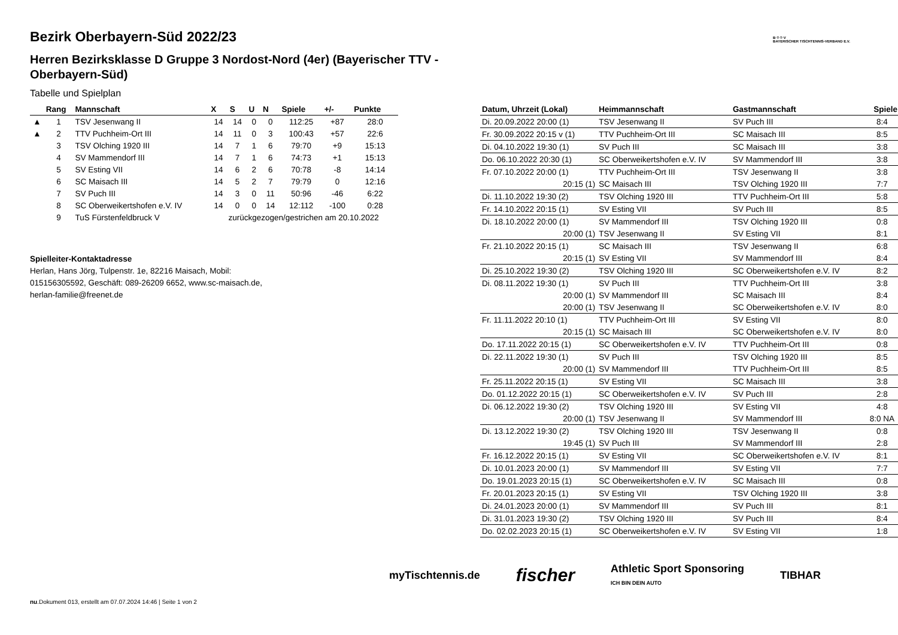B·T·T·V
BAYERISCHER TISCHTENNIS-VERBAND E.V.
Bezirk Oberbayern-Süd 2022/23
Herren Bezirksklasse D Gruppe 3 Nordost-Nord (4er) (Bayerischer TTV - Oberbayern-Süd)
Tabelle und Spielplan
| | Rang | Mannschaft | X | S | U | N | Spiele | +/- | Punkte |
| --- | --- | --- | --- | --- | --- | --- | --- | --- | --- |
| ▲ | 1 | TSV Jesenwang II | 14 | 14 | 0 | 0 | 112:25 | +87 | 28:0 |
| ▲ | 2 | TTV Puchheim-Ort III | 14 | 11 | 0 | 3 | 100:43 | +57 | 22:6 |
| | 3 | TSV Olching 1920 III | 14 | 7 | 1 | 6 | 79:70 | +9 | 15:13 |
| | 4 | SV Mammendorf III | 14 | 7 | 1 | 6 | 74:73 | +1 | 15:13 |
| | 5 | SV Esting VII | 14 | 6 | 2 | 6 | 70:78 | -8 | 14:14 |
| | 6 | SC Maisach III | 14 | 5 | 2 | 7 | 79:79 | 0 | 12:16 |
| | 7 | SV Puch III | 14 | 3 | 0 | 11 | 50:96 | -46 | 6:22 |
| | 8 | SC Oberweikertshofen e.V. IV | 14 | 0 | 0 | 14 | 12:112 | -100 | 0:28 |
| | 9 | TuS Fürstenfeldbruck V | zurückgezogen/gestrichen am 20.10.2022 | | | | | | |
Spielleiter-Kontaktadresse
Herlan, Hans Jörg, Tulpenstr. 1e, 82216 Maisach, Mobil:
015156305592, Geschäft: 089-26209 6652, www.sc-maisach.de,
herlan-familie@freenet.de
| Datum, Uhrzeit (Lokal) | Heimmannschaft | Gastmannschaft | Spiele |
| --- | --- | --- | --- |
| Di. 20.09.2022 20:00 (1) | TSV Jesenwang II | SV Puch III | 8:4 |
| Fr. 30.09.2022 20:15 v (1) | TTV Puchheim-Ort III | SC Maisach III | 8:5 |
| Di. 04.10.2022 19:30 (1) | SV Puch III | SC Maisach III | 3:8 |
| Do. 06.10.2022 20:30 (1) | SC Oberweikertshofen e.V. IV | SV Mammendorf III | 3:8 |
| Fr. 07.10.2022 20:00 (1) | TTV Puchheim-Ort III | TSV Jesenwang II | 3:8 |
| 20:15 (1) | SC Maisach III | TSV Olching 1920 III | 7:7 |
| Di. 11.10.2022 19:30 (2) | TSV Olching 1920 III | TTV Puchheim-Ort III | 5:8 |
| Fr. 14.10.2022 20:15 (1) | SV Esting VII | SV Puch III | 8:5 |
| Di. 18.10.2022 20:00 (1) | SV Mammendorf III | TSV Olching 1920 III | 0:8 |
| 20:00 (1) | TSV Jesenwang II | SV Esting VII | 8:1 |
| Fr. 21.10.2022 20:15 (1) | SC Maisach III | TSV Jesenwang II | 6:8 |
| 20:15 (1) | SV Esting VII | SV Mammendorf III | 8:4 |
| Di. 25.10.2022 19:30 (2) | TSV Olching 1920 III | SC Oberweikertshofen e.V. IV | 8:2 |
| Di. 08.11.2022 19:30 (1) | SV Puch III | TTV Puchheim-Ort III | 3:8 |
| 20:00 (1) | SV Mammendorf III | SC Maisach III | 8:4 |
| 20:00 (1) | TSV Jesenwang II | SC Oberweikertshofen e.V. IV | 8:0 |
| Fr. 11.11.2022 20:10 (1) | TTV Puchheim-Ort III | SV Esting VII | 8:0 |
| 20:15 (1) | SC Maisach III | SC Oberweikertshofen e.V. IV | 8:0 |
| Do. 17.11.2022 20:15 (1) | SC Oberweikertshofen e.V. IV | TTV Puchheim-Ort III | 0:8 |
| Di. 22.11.2022 19:30 (1) | SV Puch III | TSV Olching 1920 III | 8:5 |
| 20:00 (1) | SV Mammendorf III | TTV Puchheim-Ort III | 8:5 |
| Fr. 25.11.2022 20:15 (1) | SV Esting VII | SC Maisach III | 3:8 |
| Do. 01.12.2022 20:15 (1) | SC Oberweikertshofen e.V. IV | SV Puch III | 2:8 |
| Di. 06.12.2022 19:30 (2) | TSV Olching 1920 III | SV Esting VII | 4:8 |
| 20:00 (1) | TSV Jesenwang II | SV Mammendorf III | 8:0 NA |
| Di. 13.12.2022 19:30 (2) | TSV Olching 1920 III | TSV Jesenwang II | 0:8 |
| 19:45 (1) | SV Puch III | SV Mammendorf III | 2:8 |
| Fr. 16.12.2022 20:15 (1) | SV Esting VII | SC Oberweikertshofen e.V. IV | 8:1 |
| Di. 10.01.2023 20:00 (1) | SV Mammendorf III | SV Esting VII | 7:7 |
| Do. 19.01.2023 20:15 (1) | SC Oberweikertshofen e.V. IV | SC Maisach III | 0:8 |
| Fr. 20.01.2023 20:15 (1) | SV Esting VII | TSV Olching 1920 III | 3:8 |
| Di. 24.01.2023 20:00 (1) | SV Mammendorf III | SV Puch III | 8:1 |
| Di. 31.01.2023 19:30 (2) | TSV Olching 1920 III | SV Puch III | 8:4 |
| Do. 02.02.2023 20:15 (1) | SC Oberweikertshofen e.V. IV | SV Esting VII | 1:8 |
myTischtennis.de fischer Athletic Sport Sponsoring
ICH BIN DEIN AUTO TIBHAR
nu.Dokument 013, erstellt am 07.07.2024 14:46 | Seite 1 von 2